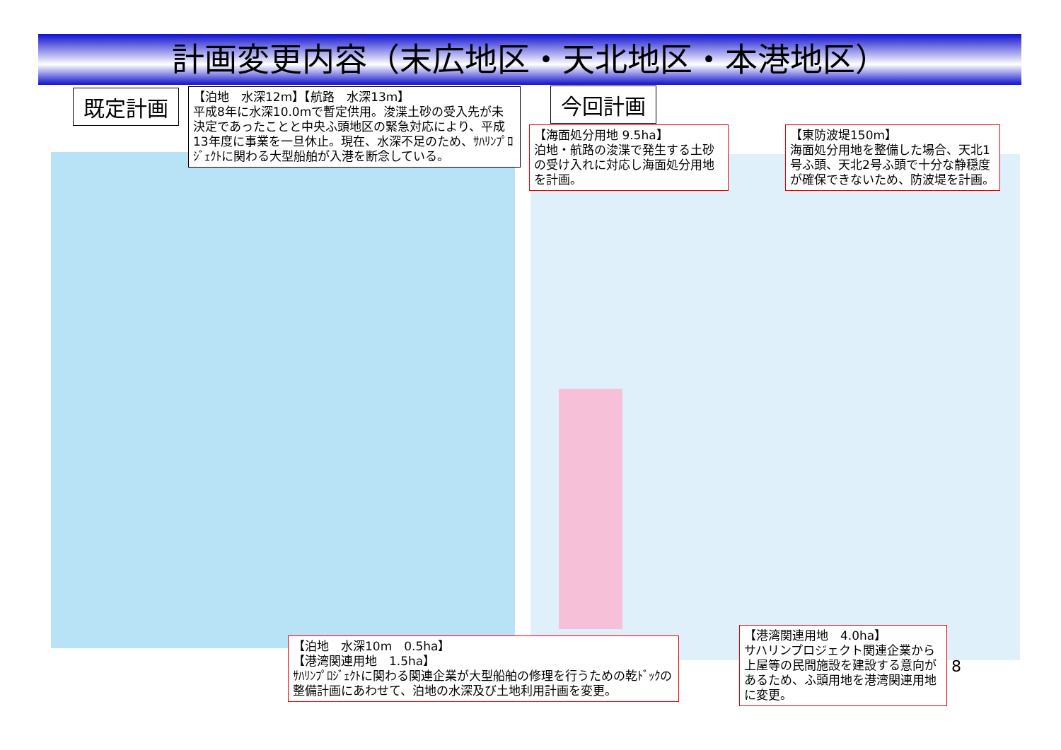計画変更内容（末広地区・天北地区・本港地区）
既定計画
【泊地　水深12m】【航路　水深13m】
平成8年に水深10.0mで暫定供用。浚渫土砂の受入先が未決定であったことと中央ふ頭地区の緊急対応により、平成13年度に事業を一旦休止。現在、水深不足のため、ｻﾊﾘﾝﾌﾟﾛｼﾞｪｸﾄに関わる大型船舶が入港を断念している。
今回計画
【海面処分用地 9.5ha】
泊地・航路の浚渫で発生する土砂の受け入れに対応し海面処分用地を計画。
【東防波堤150m】
海面処分用地を整備した場合、天北1号ふ頭、天北2号ふ頭で十分な静穏度が確保できないため、防波堤を計画。
【泊地　水深10m　0.5ha】
【港湾関連用地　1.5ha】
ｻﾊﾘﾝﾌﾟﾛｼﾞｪｸﾄに関わる関連企業が大型船舶の修理を行うための乾ﾄﾞｯｸの整備計画にあわせて、泊地の水深及び土地利用計画を変更。
【港湾関連用地　4.0ha】
サハリンプロジェクト関連企業から上屋等の民間施設を建設する意向があるため、ふ頭用地を港湾関連用地に変更。
8